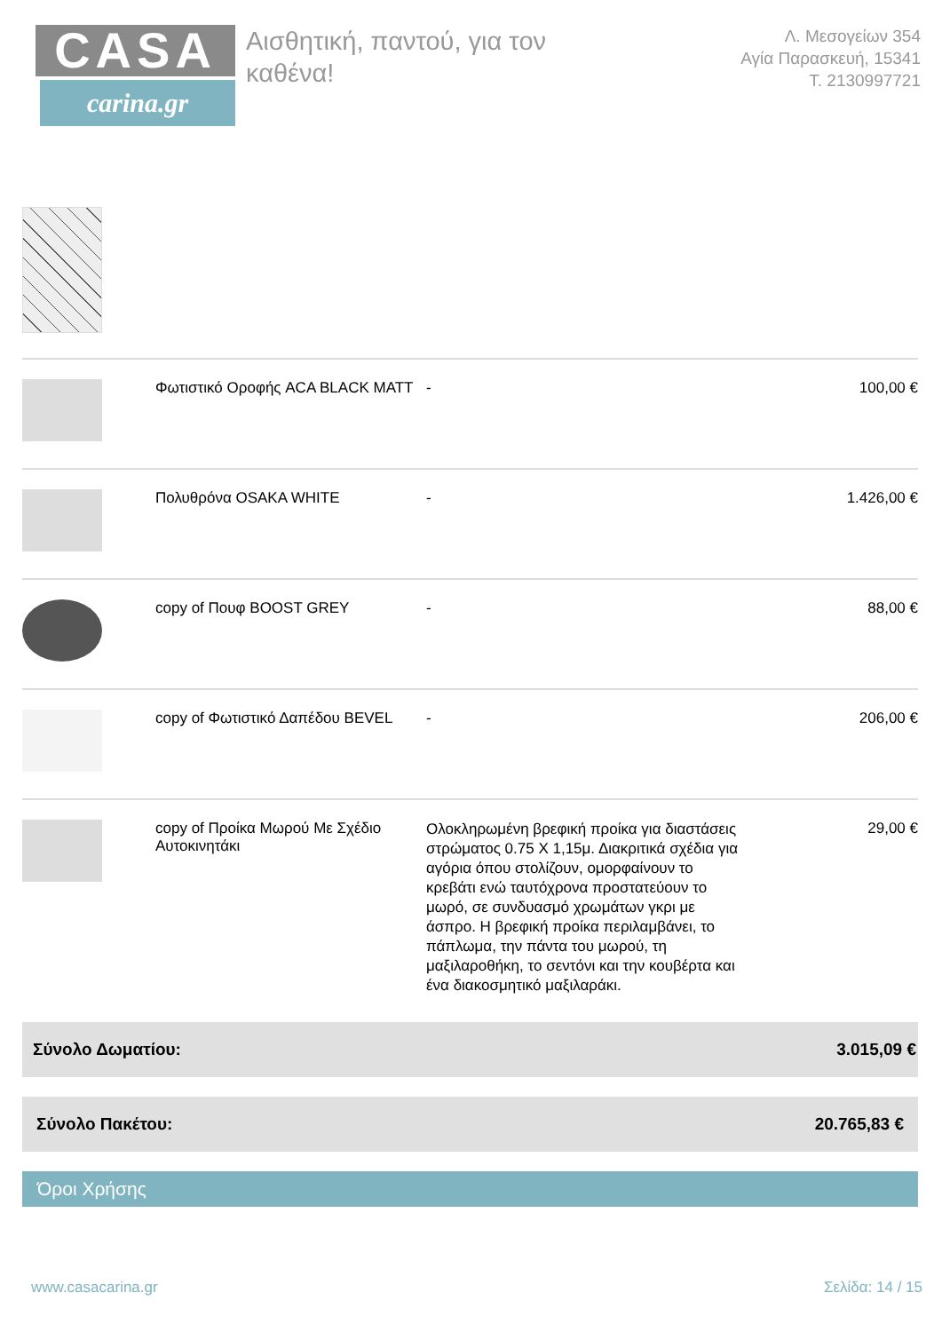CASA
carina.gr
Αισθητική, παντού, για τον καθένα!
Λ. Μεσογείων 354
Αγία Παρασκευή, 15341
Τ. 2130997721
| | Φωτιστικό Οροφής ACA BLACK MATT | - | 100,00 € |
| | Πολυθρόνα OSAKA WHITE | - | 1.426,00 € |
| | copy of Πουφ BOOST GREY | - | 88,00 € |
| | copy of Φωτιστικό Δαπέδου BEVEL | - | 206,00 € |
| | copy of Προίκα Μωρού Με Σχέδιο Αυτοκινητάκι | Ολοκληρωμένη βρεφική προίκα για διαστάσεις στρώματος 0.75 Χ 1,15μ. Διακριτικά σχέδια για αγόρια όπου στολίζουν, ομορφαίνουν το κρεβάτι ενώ ταυτόχρονα προστατεύουν το μωρό, σε συνδυασμό χρωμάτων γκρι με άσπρο. Η βρεφική προίκα περιλαμβάνει, το πάπλωμα, την πάντα του μωρού, τη μαξιλαροθήκη, το σεντόνι και την κουβέρτα και ένα διακοσμητικό μαξιλαράκι. | 29,00 € |
Σύνολο Δωματίου: 3.015,09 €
Σύνολο Πακέτου: 20.765,83 €
Όροι Χρήσης
www.casacarina.gr Σελίδα: 14 / 15